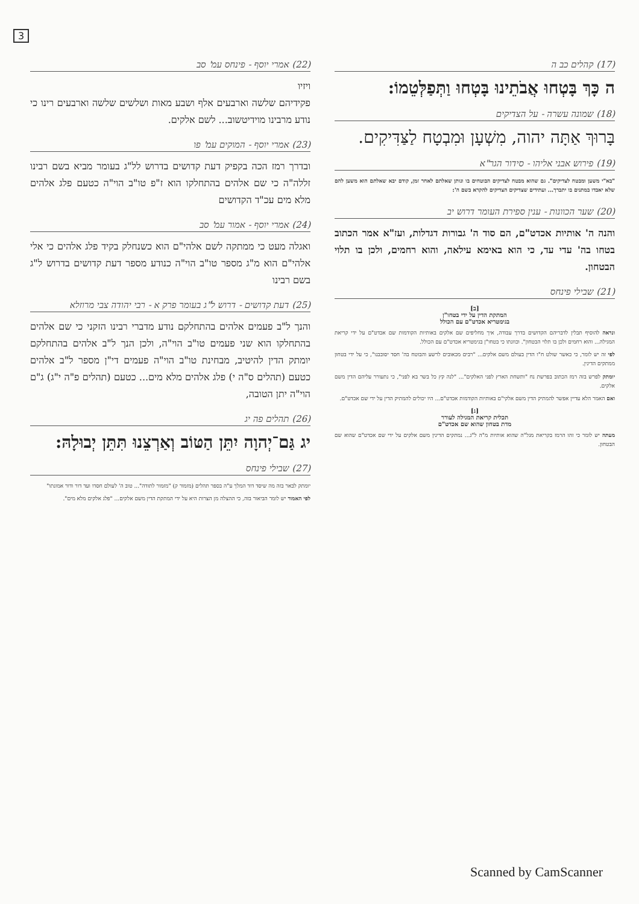3
(17) קהלים כב ה
ה כָּךְ בָּטְחוּ אֲבֹתֵינוּ בָּטְחוּ וַתְּפַלְּטֵמוֹ:
(18) שמונה עשרה - על הצדיקים
בָּרוּךְ אַתָּה יהוה, מִשְׁעָן וּמִבְטָח לַצַּדִּיקִים.
(19) פירוש אבני אליהו - סידור הגר"א
"בא"י משען ומבטח לצדיקים". גם שהוא מבטח לצדיקים הבוטחים בו ונותן שאלתם לאחר זמן, קודם יבא שאלתם הוא משען להם שלא יאבדו במתנים בו יתברך... ועתידים שצדיקים הצדיקים להקרא בשם ה':
(20) שער הכוונות - ענין ספירת העומר דרוש יב
והנה ה' אותיות אכדט"ם, הם סוד ה' גבורות דגדלות, ועז"א אמר הכתוב בטחו בה' עדי עד, כי הוא באימא עילאה, והוא רחמים, ולכן בו תלוי הבטחון.
(21) שבילי פינחס
[ב]
המתקת הדין על ידי בטחו"ן
בגימטריא אכדט"ם עם הכולל
ונראה להוסיף תבלין לדבריהם הקדושים בדרך עבודה, איך מחליפים שם אלקים באותיות הקודמות שם אכדט"ם על ידי קריאת המגילה... והוא רחמים ולכן בו תלוי הבטחון". וכוונתו כי בטחו"ן בגימטריא אכדט"ם עם הכולל.
לפי זה יש לומר, כי כאשר שולט ח"ו הדין בעולם משם אלקים... "רבים מכאובים לרשע והבוטח בה' חסד יסובבנו", כי על ידי בטחון ממתקים הדינין.
יומתק לפרש בזה רמז הכתוב בפרשת נח "ותשחת הארץ לפני האלקים"... "לנה קץ כל בשר בא לפני", כי נתעורר עליהם הדין משם אלקים.
ואם האמר הלא עדיין אפשר להמתיק הדין משם אלקי"ם באותיות הקודמות אכדט"ם... היו יכולים להמתיק הדין על ידי שם אכדט"ם.
[ג]
תכלית קריאת המגילה לעורר
מדת בטחון שהוא שם אכדט"ם
מעתה יש לומר כי זהו הרמז בקריאת מגל"ה שהוא אותיות מ"ה ל"ג... נמתקים הדינין משם אלקים על ידי שם אכדט"ם שהוא שם הבטחון.
(22) אמרי יוסף - פינחס עמ' סב
ויזיו
פקידיהם שלשה וארבעים אלף ושבע מאות ושלשים שלשה וארבעים רינו כי נודע מרבינו מוידיטשוב... לשם אלקים.
(23) אמרי יוסף - המוקים עמ' פו
ובדרך רמז הכה בקפיק דעת קדושים בדרוש לל"ג בעומר מביא בשם רבינו זללה"ה כי שם אלהים בהתחלקו הוא ז"פ טו"ב הוי"ה כטעם פלג אלהים מלא מים עכ"ד הקדושים
(24) אמרי יוסף - אמור עמ' סב
ואגלה מעט כי ממתקה לשם אלהי"ם הוא כשנחלק בקיד פלג אלהים כי אלי אלהי"ם הוא מ"ג מספר טו"ב הוי"ה כנודע מספר דעת קדושים בדרוש ל"ג בשם רבינו
(25) דעת קדושים - דרוש ל"ג בעומר פרק א - רבי יהודה צבי מרוזלא
והנך ל"ב פעמים אלהים בהתחלקם נודע מדברי רבינו הזקני כי שם אלהים בהתחלקו הוא שני פעמים טו"ב הוי"ה, ולכן הנך ל"ב אלהים בהתחלקם יומתק הדין להיטיב, מבחינת טו"ב הוי"ה פעמים די"ן מספר ל"ב אלהים כטעם (תהלים ס"ה י) פלג אלהים מלא מים... כטעם (תהלים פ"ה י"ג) ג"ם הוי"ה יתן הטובה,
(26) תהלים פה יג
יג גַּם־יְהוָה יִתֵּן הַטּוֹב וְאַרְצֵנוּ תִּתֵּן יְבוּלָהּ:
(27) שבילי פינחס
יומתק לבאר בזה מה שיסד דוד המלך ע"ה בספר תהלים (מזמור ק) "מזמור לתודה"... טוב ה' לעולם חסדו ועד דור ודור אמונתו"
לפי האמור יש לומר הביאור בזה, כי ההצלה מן הצרות היא על ידי המתקת הדין משם אלקים... "פלג אלקים מלא מים".
Scanned by CamScanner